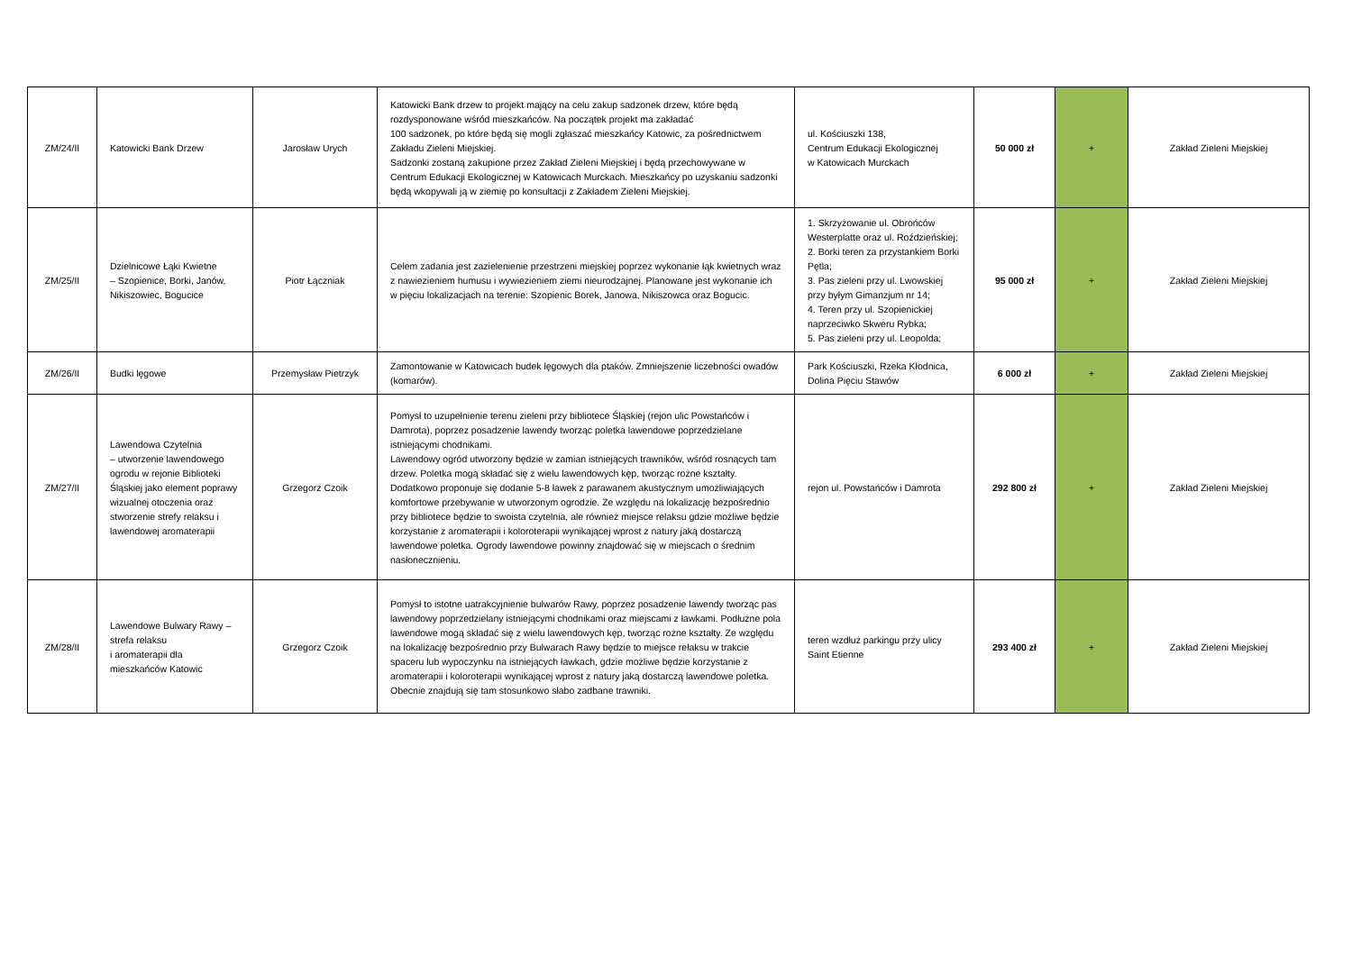| ZM/24/II | Katowicki Bank Drzew | Jarosław Urych | Katowicki Bank drzew to projekt mający na celu zakup sadzonek drzew, które będą rozdysponowane wśród mieszkańców. Na początek projekt ma zakładać 100 sadzonek, po które będą się mogli zgłaszać mieszkańcy Katowic, za pośrednictwem Zakładu Zieleni Miejskiej. Sadzonki zostaną zakupione przez Zakład Zieleni Miejskiej i będą przechowywane w Centrum Edukacji Ekologicznej w Katowicach Murckach. Mieszkańcy po uzyskaniu sadzonki będą wkopywali ją w ziemię po konsultacji z Zakładem Zieleni Miejskiej. | ul. Kościuszki 138, Centrum Edukacji Ekologicznej w Katowicach Murckach | 50 000 zł | + | Zakład Zieleni Miejskiej |
| ZM/25/II | Dzielnicowe Łąki Kwietne – Szopienice, Borki, Janów, Nikiszowiec, Bogucice | Piotr Łączniak | Celem zadania jest zazielenienie przestrzeni miejskiej poprzez wykonanie łąk kwietnych wraz z nawiezieniem humusu i wywiezieniem ziemi nieurodzajnej. Planowane jest wykonanie ich w pięciu lokalizacjach na terenie: Szopienic Borek, Janowa, Nikiszowca oraz Bogucic. | 1. Skrzyżowanie ul. Obrońców Westerplatte oraz ul. Roździeńskiej; 2. Borki teren za przystankiem Borki Pętla; 3. Pas zieleni przy ul. Lwowskiej przy byłym Gimanzjum nr 14; 4. Teren przy ul. Szopienickiej naprzeciwko Skweru Rybka; 5. Pas zieleni przy ul. Leopolda; | 95 000 zł | + | Zakład Zieleni Miejskiej |
| ZM/26/II | Budki lęgowe | Przemysław Pietrzyk | Zamontowanie w Katowicach budek lęgowych dla ptaków. Zmniejszenie liczebności owadów (komarów). | Park Kościuszki, Rzeka Kłodnica, Dolina Pięciu Stawów | 6 000 zł | + | Zakład Zieleni Miejskiej |
| ZM/27/II | Lawendowa Czytelnia – utworzenie lawendowego ogrodu w rejonie Biblioteki Śląskiej jako element poprawy wizualnej otoczenia oraz stworzenie strefy relaksu i lawendowej aromaterapii | Grzegorz Czoik | Pomysł to uzupełnienie terenu zieleni przy bibliotece Śląskiej (rejon ulic Powstańców i Damrota), poprzez posadzenie lawendy tworząc poletka lawendowe poprzedzielane istniejącymi chodnikami. Lawendowy ogród utworzony będzie w zamian istniejących trawników, wśród rosnących tam drzew. Poletka mogą składać się z wielu lawendowych kęp, tworząc rożne kształty. Dodatkowo proponuje się dodanie 5-8 ławek z parawanem akustycznym umożliwiających komfortowe przebywanie w utworzonym ogrodzie. Ze względu na lokalizację bezpośrednio przy bibliotece będzie to swoista czytelnia, ale również miejsce relaksu gdzie możliwe będzie korzystanie z aromaterapii i koloroterapii wynikającej wprost z natury jaką dostarczą lawendowe poletka. Ogrody lawendowe powinny znajdować się w miejscach o średnim nasłonecznieniu. | rejon ul. Powstańców i Damrota | 292 800 zł | + | Zakład Zieleni Miejskiej |
| ZM/28/II | Lawendowe Bulwary Rawy – strefa relaksu i aromaterapii dla mieszkańców Katowic | Grzegorz Czoik | Pomysł to istotne uatrakcyjnienie bulwarów Rawy, poprzez posadzenie lawendy tworząc pas lawendowy poprzedzielany istniejącymi chodnikami oraz miejscami z ławkami. Podłużne pola lawendowe mogą składać się z wielu lawendowych kęp, tworząc rożne kształty. Ze względu na lokalizację bezpośrednio przy Bulwarach Rawy będzie to miejsce relaksu w trakcie spaceru lub wypoczynku na istniejących ławkach, gdzie możliwe będzie korzystanie z aromaterapii i koloroterapii wynikającej wprost z natury jaką dostarczą lawendowe poletka. Obecnie znajdują się tam stosunkowo słabo zadbane trawniki. | teren wzdłuż parkingu przy ulicy Saint Etienne | 293 400 zł | + | Zakład Zieleni Miejskiej |